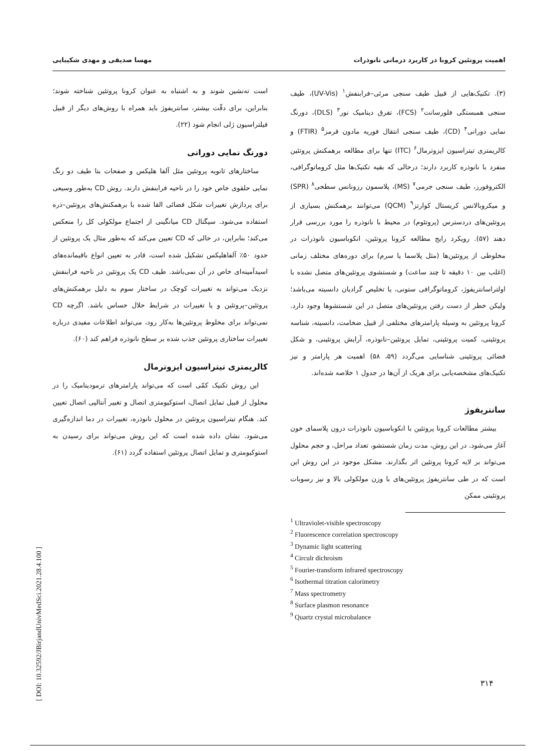اهمیت پروتئین کرونا در کاربرد درمانی نانوذرات مهسا صدیقی و مهدی شکیبایی
(۳). تکنیک‌هایی از قبیل طیف سنجی مرئی–فرابنفش<sup>۱</sup> (UV-Vis)، طیف سنجی همبستگی فلورسانت<sup>۲</sup> (FCS)، تفرق دینامیک نور<sup>۳</sup> (DLS)، دورنگ نمایی دورانی<sup>۴</sup> (CD)، طیف سنجی انتقال فوریه مادون قرمز<sup>۵</sup> (FTIR) و کالریمتری تیتراسیون ایزوترمال<sup>۶</sup> (ITC) تنها برای مطالعه برهمکنش پروتئین منفرد با نانوذره کاربرد دارند؛ درحالی که بقیه تکنیک‌ها مثل کروماتوگرافی، الکتروفورز، طیف سنجی جرمی<sup>۷</sup> (MS)، پلاسمون رزونانس سطحی<sup>۸</sup> (SPR) و میکروبالانس کریستال کوارتز<sup>۹</sup> (QCM) می‌توانند برهمکنش بسیاری از پروتئین‌های دردسترس (پروتئوم) در محیط با نانوذره را مورد بررسی قرار دهند (۵۷). رویکرد رایج مطالعه کرونا پروتئین، انکوباسیون نانوذرات در مخلوطی از پروتئین‌ها (مثل پلاسما یا سرم) برای دوره‌های مختلف زمانی (اغلب بین ۱۰ دقیقه تا چند ساعت) و شستشوی پروتئین‌های متصل نشده با اولتراسانتریفوژ، کروماتوگرافی ستونی، یا تخلیص گرادیان دانسیته می‌باشد؛ ولیکن خطر از دست رفتن پروتئین‌های متصل در این شستشوها وجود دارد. کرونا پروتئین به وسیله پارامترهای مختلفی از قبیل ضخامت، دانسیته، شناسه پروتئینی، کمیت پروتئینی، تمایل پروتئین–نانوذره، آرایش پروتئینی، و شکل فضائی پروتئینی شناسایی می‌گردد (۵۹، ۵۸) اهمیت هر پارامتر و نیز تکنیک‌های مشخصه‌یابی برای هریک از آن‌ها در جدول ۱ خلاصه شده‌اند.
سانتریفوژ
بیشتر مطالعات کرونا پروتئین با انکوباسیون نانوذرات درون پلاسمای خون آغاز می‌شود. در این روش، مدت زمان شستشو، تعداد مراحل، و حجم محلول می‌تواند بر لایه کرونا پروتئین اثر بگذارند. مشکل موجود در این روش این است که در طی سانتریفوژ پروتئین‌های با وزن مولکولی بالا و نیز رسوبات پروتئینی ممکن
<sup>1</sup> Ultraviolet-visible spectroscopy
<sup>2</sup> Fluorescence correlation spectroscopy
<sup>3</sup> Dynamic light scattering
<sup>4</sup> Circulr dichroism
<sup>5</sup> Fourier-transform infrared spectroscopy
<sup>6</sup> Isothermal titration calorimetry
<sup>7</sup> Mass spectrometry
<sup>8</sup> Surface plasmon resonance
<sup>9</sup> Quartz crystal microbalance
است ته‌نشین شوند و به اشتباه به عنوان کرونا پروتئین شناخته شوند؛ بنابراین، برای دقّت بیشتر، سانتریفوژ باید همراه با روش‌های دیگر از قبیل فیلتراسیون ژلی انجام شود (۲۲).
دورنگ نمایی دورانی
ساختارهای ثانویه پروتئین مثل آلفا هلیکس و صفحات بتا طیف دو رنگ نمایی حلقوی خاص خود را در ناحیه فرابنفش دارند. روش CD به‌طور وسیعی برای پردازش تغییرات شکل فضائی القا شده با برهمکنش‌های پروتئین–ذره استفاده می‌شود. سیگنال CD میانگینی از اجتماع مولکولی کل را منعکس می‌کند؛ بنابراین، در حالی که CD تعیین می‌کند که به‌طور مثال یک پروتئین از حدود ۵۰٪ آلفاهلیکس تشکیل شده است، قادر به تعیین انواع باقیمانده‌های اسیدآمینه‌ای خاص در آن نمی‌باشد. طیف CD یک پروتئین در ناحیه فرابنفش نزدیک می‌تواند به تغییرات کوچک در ساختار سوم به دلیل برهمکنش‌های پروتئین–پروتئین و یا تغییرات در شرایط حلال حساس باشد. اگرچه CD نمی‌تواند برای مخلوط پروتئین‌ها به‌کار رود، می‌تواند اطلاعات مفیدی درباره تغییرات ساختاری پروتئین جذب شده بر سطح نانوذره فراهم کند (۶۰).
کالریمتری تیتراسیون ایزوترمال
این روش تکنیک کمّی است که می‌تواند پارامترهای ترمودینامیک را در محلول از قبیل تمایل اتصال، استوکیومتری اتصال و تغییر آنتالپی اتصال تعیین کند. هنگام تیتراسیون پروتئین در محلول نانوذره، تغییرات در دما اندازه‌گیری می‌شود. نشان داده شده است که این روش می‌تواند برای رسیدن به استوکیومتری و تمایل اتصال پروتئین استفاده گردد (۶۱).
۳۱۴
[ DOI: 10.32592/JBirjandUnivMedSci.2021.28.4.100 ]